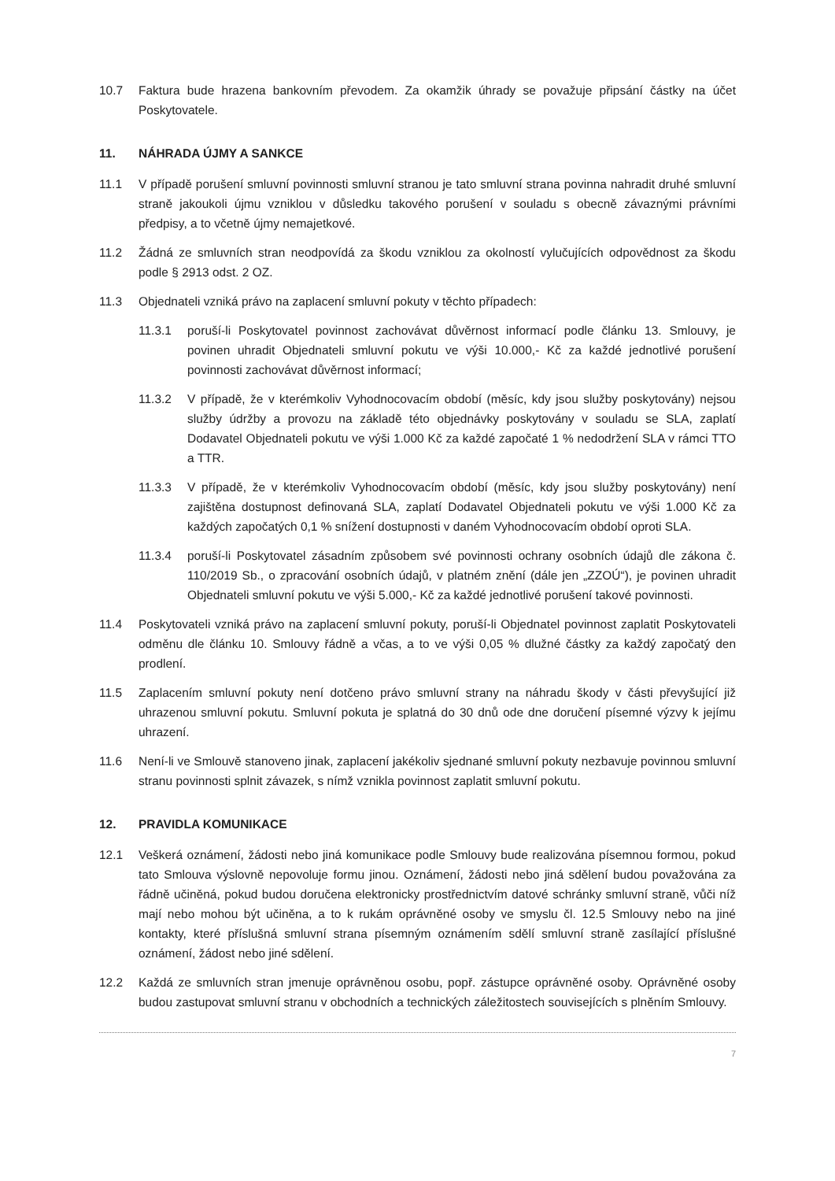10.7 Faktura bude hrazena bankovním převodem. Za okamžik úhrady se považuje připsání částky na účet Poskytovatele.
11. NÁHRADA ÚJMY A SANKCE
11.1 V případě porušení smluvní povinnosti smluvní stranou je tato smluvní strana povinna nahradit druhé smluvní straně jakoukoli újmu vzniklou v důsledku takového porušení v souladu s obecně závaznými právními předpisy, a to včetně újmy nemajetkové.
11.2 Žádná ze smluvních stran neodpovídá za škodu vzniklou za okolností vylučujících odpovědnost za škodu podle § 2913 odst. 2 OZ.
11.3 Objednateli vzniká právo na zaplacení smluvní pokuty v těchto případech:
11.3.1 poruší-li Poskytovatel povinnost zachovávat důvěrnost informací podle článku 13. Smlouvy, je povinen uhradit Objednateli smluvní pokutu ve výši 10.000,- Kč za každé jednotlivé porušení povinnosti zachovávat důvěrnost informací;
11.3.2 V případě, že v kterémkoliv Vyhodnocovacím období (měsíc, kdy jsou služby poskytovány) nejsou služby údržby a provozu na základě této objednávky poskytovány v souladu se SLA, zaplatí Dodavatel Objednateli pokutu ve výši 1.000 Kč za každé započaté 1 % nedodržení SLA v rámci TTO a TTR.
11.3.3 V případě, že v kterémkoliv Vyhodnocovacím období (měsíc, kdy jsou služby poskytovány) není zajištěna dostupnost definovaná SLA, zaplatí Dodavatel Objednateli pokutu ve výši 1.000 Kč za každých započatých 0,1 % snížení dostupnosti v daném Vyhodnocovacím období oproti SLA.
11.3.4 poruší-li Poskytovatel zásadním způsobem své povinnosti ochrany osobních údajů dle zákona č. 110/2019 Sb., o zpracování osobních údajů, v platném znění (dále jen „ZZOÚ“), je povinen uhradit Objednateli smluvní pokutu ve výši 5.000,- Kč za každé jednotlivé porušení takové povinnosti.
11.4 Poskytovateli vzniká právo na zaplacení smluvní pokuty, poruší-li Objednatel povinnost zaplatit Poskytovateli odměnu dle článku 10. Smlouvy řádně a včas, a to ve výši 0,05 % dlužné částky za každý započatý den prodlení.
11.5 Zaplacením smluvní pokuty není dotčeno právo smluvní strany na náhradu škody v části převyšující již uhrazenou smluvní pokutu. Smluvní pokuta je splatná do 30 dnů ode dne doručení písemné výzvy k jejímu uhrazení.
11.6 Není-li ve Smlouvě stanoveno jinak, zaplacení jakékoliv sjednané smluvní pokuty nezbavuje povinnou smluvní stranu povinnosti splnit závazek, s nímž vznikla povinnost zaplatit smluvní pokutu.
12. PRAVIDLA KOMUNIKACE
12.1 Veškerá oznámení, žádosti nebo jiná komunikace podle Smlouvy bude realizována písemnou formou, pokud tato Smlouva výslovně nepovoluje formu jinou. Oznámení, žádosti nebo jiná sdělení budou považována za řádně učiněná, pokud budou doručena elektronicky prostřednictvím datové schránky smluvní straně, vůči níž mají nebo mohou být učiněna, a to k rukám oprávněné osoby ve smyslu čl. 12.5 Smlouvy nebo na jiné kontakty, které příslušná smluvní strana písemným oznámením sdělí smluvní straně zasílající příslušné oznámení, žádost nebo jiné sdělení.
12.2 Každá ze smluvních stran jmenuje oprávněnou osobu, popř. zástupce oprávněné osoby. Oprávněné osoby budou zastupovat smluvní stranu v obchodních a technických záležitostech souvisejících s plněním Smlouvy.
7